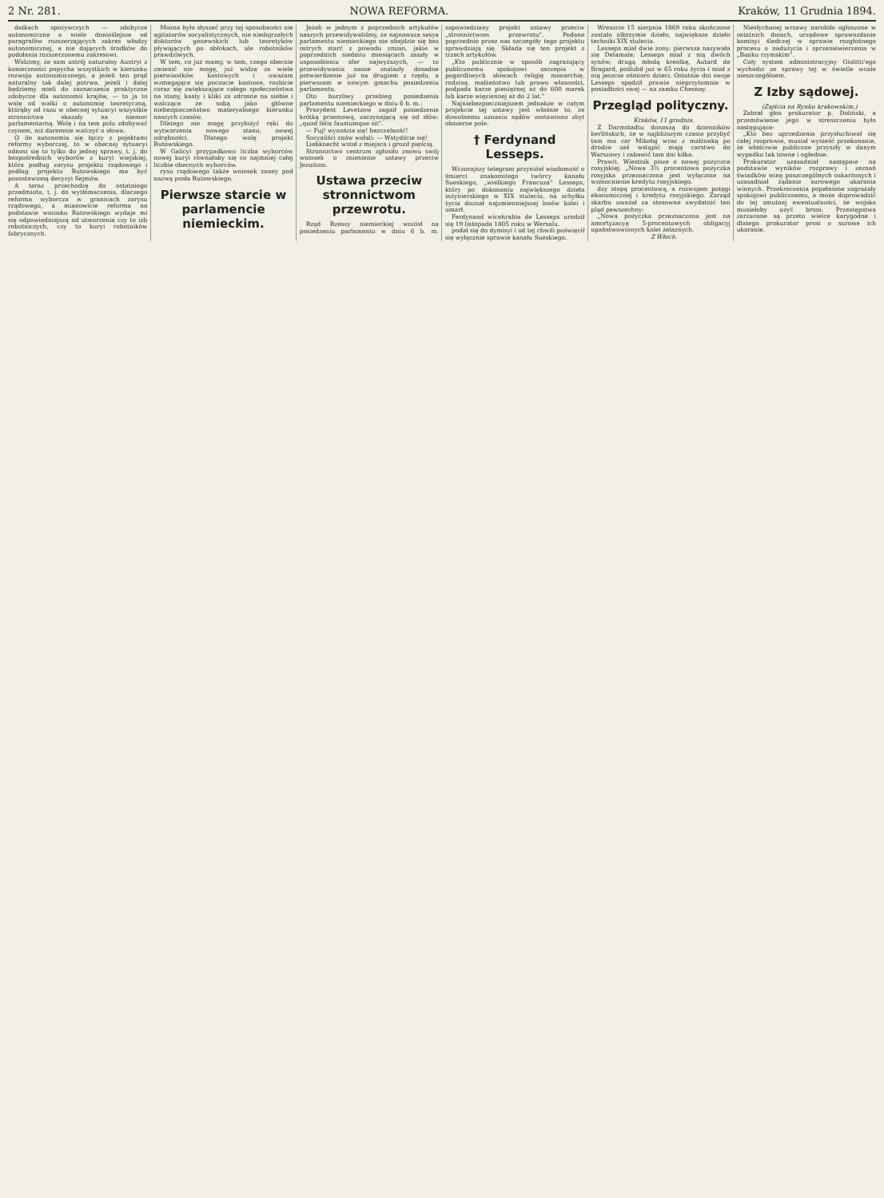2 Nr. 281. NOWA REFORMA. Kraków, 11 Grudnia 1894.
datkach spożywczych — zdobycze autonomiczne o wiele donioślejsze od paragrafów rozszerzających zakres władzy autonomicznej, a nie dających środków do podołania rozszerzonemu zakresowi.
Widzimy, że sam ustrój naturalny Austryi z konieczności popycha wszystkich w kierunku rozwoju autonomicznego, a jeżeli ten prąd naturalny tak dalej potrwa, jeżeli i dalej będziemy mieli do zaznaczenia praktyczne zdobycze dla autonomii krajów, — to ja to wolę od walki o autonomię teoretyczną, którąby od razu w obecnej sytuacyi wszystkie stronnictwa skazały na niemoc parlamentarną. Wolę i na tem polu zdobywać czynem, niż daremnie walczyć o słowa.
O ile autonomia się łączy z pojektami reformy wyborczej, to w obecnej sytuacyi odnosi się to tylko do jednej sprawy, t. j. do bezpośrednich wyborów z kuryi wiejskiej, która podług zarysu projektu rządowego i podług projektu Rutowskiego ma być pozostawioną decyzyi Sejmów.
A teraz przechodzę do ostatniego przedmiotu, t. j. do wytłómaczenia, dlaczego reforma wyborcza w granicach zarysu rządowego, a mianowicie reforma na podstawie wniosku Rutowskiego wydaje mi się odpowiedniejszą od utworzenia czy to izb robotniczych, czy to kuryi robotników fabrycznych.
Można było słyszeć przy tej sposobności nie agitatorów socyalistycznych, nie niedojrzałych doktorów genewskich lub teoretyków pływających po obłokach, ale robotników prawdziwych.
W tem, co już mamy, w tem, czego obecnie zmienić nie mogę, już widzę za wiele pierwiastków kastowych i uważam wzmagające się poczucie kastowe, rozbicie coraz się zwiększające całego społeczeństwa na stany, kasty i kliki za zdrosne na siebie i walczące ze sobą jako główne niebezpieczeństwo materyalnego kierunku naszych czasów.
Dlatego nie mogę przyłożyć ręki do wytworzenia nowego stanu, nowej odrębności. Dlatego wolę projekt Rutowskiego.
W Galicyi przypadkowo liczba wyborców nowej kuryi równałaby się co najmniej całej liczbie obecnych wyborców.
rysu rządowego także wniosek znany pod nazwą posła Rutowskiego.
Pierwsze starcie w parlamencie niemieckim.
Jeżeli w jednym z poprzednich artykułów naszych przewidywaliśmy, że najnowsza sesya parlamentu niemieckiego nie obejdzie się bez ostrych starć z powodu zmian, jakie w poprzednich siedmiu miesiącach zaszły w usposobieniu sfer najwyższych, — to przewidywania nasze znalazły dosadne potwierdzenie już na drugiem z rzędu, a pierwszem w nowym gmachu posiedzeniu parlamentu.
Oto burzliwy przebieg posiedzenia parlamentu niemieckiego w dniu 6 b. m.:
Prezydent Levetzow zagaił posiedzenie krótką przemową, zaczynającą się od słów: „quod felix faustumque sit".
— Fuj! wynoście się! bezczelność!
Socyaliści znów wołali: — Wstydźcie się!
Liebknecht wstał z miejsca i groził pięścią.
Stronnictwo centrum zgłosiło znowu swój wniosek o zniesienie ustawy przeciw Jezuitom.
Ustawa przeciw stronnictwom przewrotu.
Rząd Rzeszy niemieckiej wniósł na posiedzeniu parlamentu w dniu 6 b. m. zapowiedziany projekt ustawy przeciw „stronnictwom przewrotu". Podane poprzednio przez nas szczegóły tego projektu sprawdziają się. Składa się ten projekt z trzech artykułów.
„Kto publicznie w sposób zagrażający publicznemu spokojowi zaczepia w pogardliwych słowach religię monarchię, rodzinę, małżeństwo lub prawo własności, podpada karze pieniężnej aż do 600 marek lub karze więziennej aż do 2 lat."
Najniebezpieczniejszem jednakże w całym projekcie tej ustawy jest właśnie to, że dowolnemu uznaniu sądów zostawiono zbyt obszerne pole.
† Ferdynand Lesseps.
Wczorajszy telegram przyniósł wiadomość o śmierci znakomitego twórcy kanału Sueskiego, „wielkiego Francuza" Lesseps, który po dokonaniu największego dzieła inżynierskiego w XIX stuleciu, na schyłku życia doznał najzmienniejszej losów kolei i umarł.
Ferdynand wicehrabia de Lesseps urodził się 19 listopada 1805 roku w Wersalu.
podał się do dymisyi i od tej chwili poświęcił się wyłącznie sprawie kanału Sueskiego.
Wreszcie 15 sierpnia 1869 roku skończone zostało olbrzymie dzieło, największe dzieło techniki XIX stulecia.
Lesseps miał dwie żony: pierwsza nazywała się Delamale; Lesseps miał z nią dwóch synów; drugą młodą kreolkę, Autard de Bragard, poślubił już w 65 roku życia i miał z nią jeszcze ośmioro dzieci. Ostatnie dni swoje Lesseps spędził prawie nieprzytomnie w posiadłości swej — na zamku Chesnay.
Przegląd polityczny.
Kraków, 11 grudnia.
Z Darmstadtu donoszą do dzienników berlińskich, że w najbliższym czasie przybyć tam ma car Mikołaj wraz z małżonką po drodze zaś wstąpić mają carstwo do Warszawy i zabawić tam dni kilka.
Prawit. Wiestnik pisze o nowej pożyczce rosyjskiej: „Nowa 3½ procentowa pożyczka rosyjska przeznaczona jest wyłącznie na wzmocnienie kredytu rosyjskiego.
dzy stopą procentową, a rozwojem potęgi ekonomicznej i kredytu rosyjskiego. Zarząd skarbu uważał za stosowne uwydatnić ten pląd pewszechny:
„Nowa pożyczka przeznaczona jest na amortyzacyę 5-procentowych obligacyj upaństwowionych kolei żelaznych.
Z Włoch.
Niesłychanej wrzawy narobiło ogłoszone w ostatnich dniach, urzędowe sprawozdanie komisyi śledczej w sprawie rozgłośnego procesu o nadużycia i sprzeniewierzenia w „Banku rzymskim".
Cały system administracyjny Giolitti'ego wychodzi ze sprawy tej w świetle wcale nieszczególnem.
Z Izby sądowej.
(Zajścia na Rynku krakowskim.)
Zabrał głos prokurator p. Doliński, a przemówienie jego w streszczeniu było następujące:
„Kto bez uprzedzenia przysłuchiwał się całej rozprawie, musiał wynieść przekonanie, że właściwie publiczne przyszły w danym wypadku tak towne i ogłednie.
Prokurator uzasadniał następnie na podstawie wyników rozprawy i zeznań świadków winę poszczególnych oskarżonych i uzasadniał żądanie surowego ukarania winnych. Przekroczenia popełnione zagrażały spokojowi publicznemu, a może doprowadzić do tej smutnej ewentualności, że wojsko musiałoby użyć broni. Przestępstwa zarzucone są przeto wielce karygodne i dlatego prokurator prosi o surowe ich ukaranie.